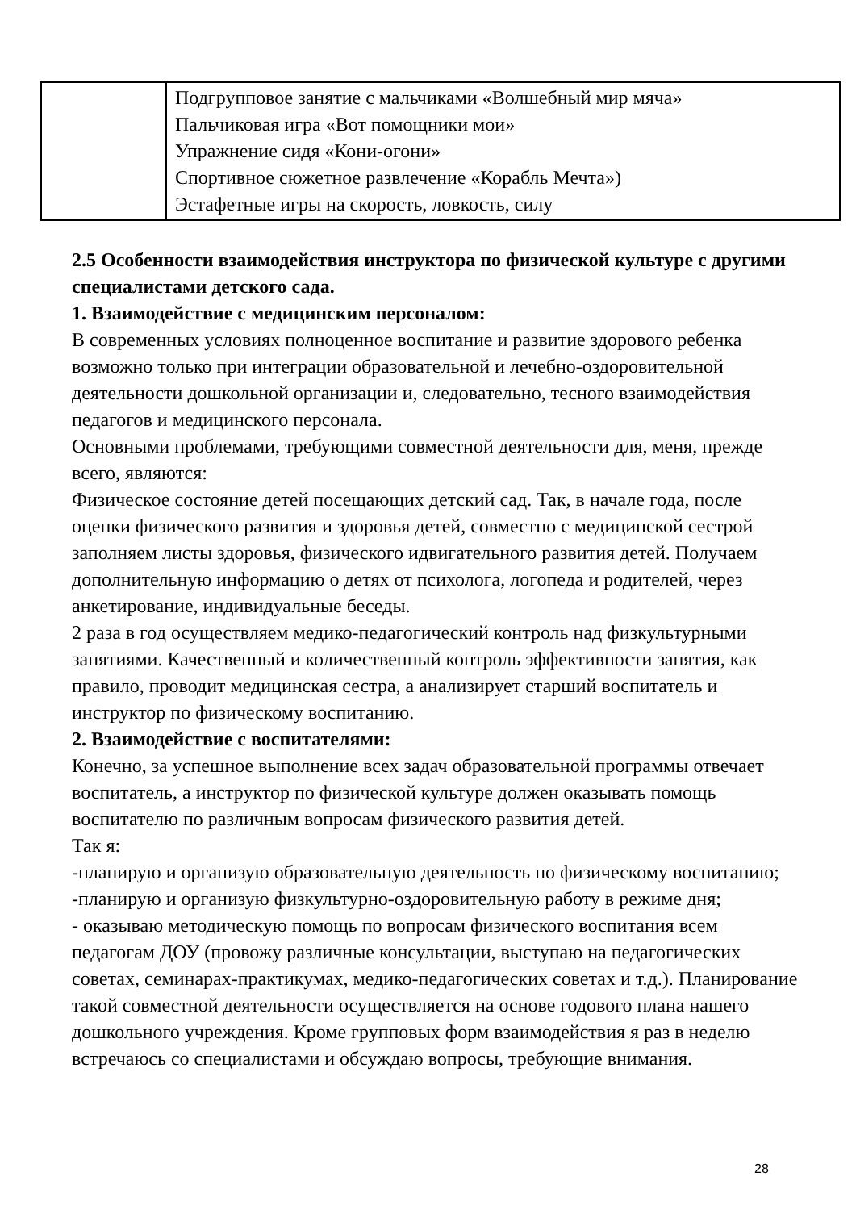| | Подгрупповое занятие с мальчиками «Волшебный мир мяча» Пальчиковая игра «Вот помощники мои» Упражнение сидя «Кони-огони» Спортивное сюжетное развлечение «Корабль Мечта») Эстафетные игры на скорость, ловкость, силу |
2.5 Особенности взаимодействия инструктора по физической культуре с другими специалистами детского сада.
1. Взаимодействие с медицинским персоналом:
В современных условиях полноценное воспитание и развитие здорового ребенка возможно только при интеграции образовательной и лечебно-оздоровительной деятельности дошкольной организации и, следовательно, тесного взаимодействия педагогов и медицинского персонала.
Основными проблемами, требующими совместной деятельности для, меня, прежде всего, являются:
Физическое состояние детей посещающих детский сад. Так, в начале года, после оценки физического развития и здоровья детей, совместно с медицинской сестрой заполняем листы здоровья, физического идвигательного развития детей. Получаем дополнительную информацию о детях от психолога, логопеда и родителей, через анкетирование, индивидуальные беседы.
2 раза в год осуществляем медико-педагогический контроль над физкультурными занятиями. Качественный и количественный контроль эффективности занятия, как правило, проводит медицинская сестра, а анализирует старший воспитатель и инструктор по физическому воспитанию.
2. Взаимодействие с воспитателями:
Конечно, за успешное выполнение всех задач образовательной программы отвечает воспитатель, а инструктор по физической культуре должен оказывать помощь воспитателю по различным вопросам физического развития детей.
Так я:
-планирую и организую образовательную деятельность по физическому воспитанию;
-планирую и организую физкультурно-оздоровительную работу в режиме дня;
- оказываю методическую помощь по вопросам физического воспитания всем педагогам ДОУ (провожу различные консультации, выступаю на педагогических советах, семинарах-практикумах, медико-педагогических советах и т.д.). Планирование такой совместной деятельности осуществляется на основе годового плана нашего дошкольного учреждения. Кроме групповых форм взаимодействия я раз в неделю встречаюсь со специалистами и обсуждаю вопросы, требующие внимания.
28